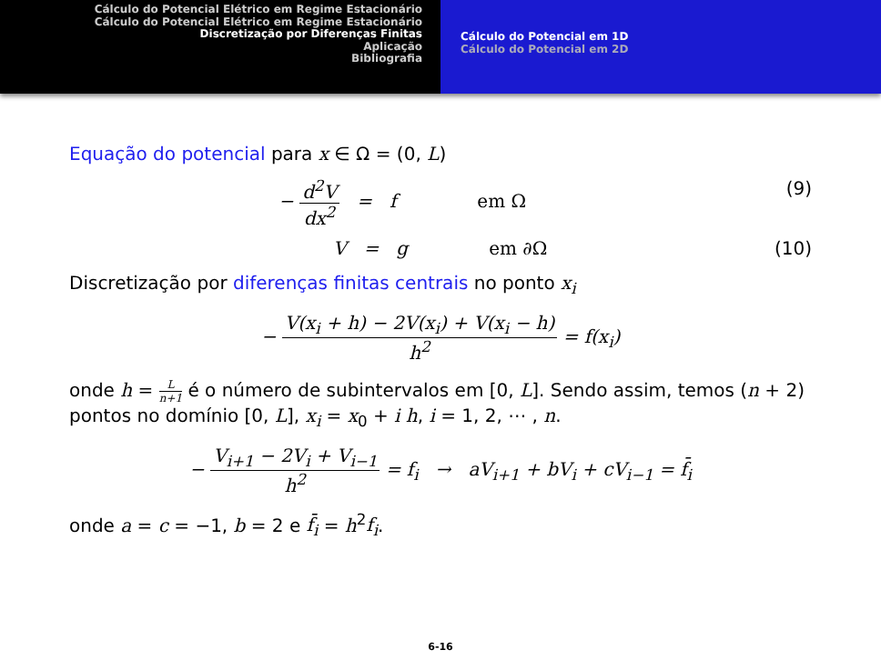Cálculo do Potencial Elétrico em Regime Estacionário
Cálculo do Potencial Elétrico em Regime Estacionário
Discretização por Diferenças Finitas
Aplicação
Bibliografia
Cálculo do Potencial em 1D
Cálculo do Potencial em 2D
Equação do potencial para x ∈ Ω = (0, L)
− d<sup>2</sup>V dx<sup>2</sup> = f em Ω (9)
V = g em ∂Ω (10)
Discretização por diferenças finitas centrais no ponto x<sub>i</sub>
− V(x<sub>i</sub> + h) − 2V(x<sub>i</sub>) + V(x<sub>i</sub> − h) h<sup>2</sup> = f(x<sub>i</sub>)
onde h = L n+1 é o número de subintervalos em [0, L]. Sendo assim, temos (n + 2) pontos no domínio [0, L], x<sub>i</sub> = x<sub>0</sub> + i h, i = 1, 2, ⋯ , n.
− V<sub>i+1</sub> − 2V<sub>i</sub> + V<sub>i−1</sub> h<sup>2</sup> = f<sub>i</sub> → aV<sub>i+1</sub> + bV<sub>i</sub> + cV<sub>i−1</sub> = f̄<sub>i</sub>
onde a = c = −1, b = 2 e f̄<sub>i</sub> = h<sup>2</sup>f<sub>i</sub>.
6-16